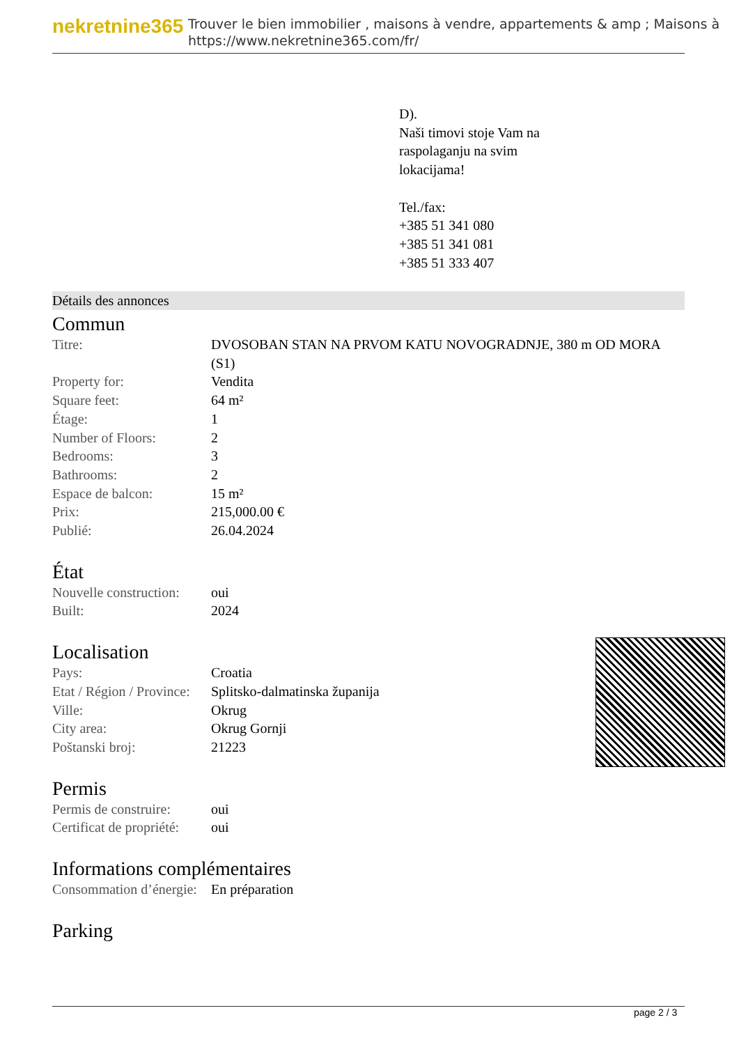nekretnine365
Trouver le bien immobilier , maisons à vendre, appartements & amp ; Maisons à
https://www.nekretnine365.com/fr/
D).
Naši timovi stoje Vam na
raspolaganju na svim
lokacijama!
Tel./fax:
+385 51 341 080
+385 51 341 081
+385 51 333 407
Détails des annonces
Commun
| Titre: | DVOSOBAN STAN NA PRVOM KATU NOVOGRADNJE, 380 m OD MORA (S1) |
| Property for: | Vendita |
| Square feet: | 64 m² |
| Étage: | 1 |
| Number of Floors: | 2 |
| Bedrooms: | 3 |
| Bathrooms: | 2 |
| Espace de balcon: | 15 m² |
| Prix: | 215,000.00 € |
| Publié: | 26.04.2024 |
État
| Nouvelle construction: | oui |
| Built: | 2024 |
Localisation
| Pays: | Croatia |
| Etat / Région / Province: | Splitsko-dalmatinska županija |
| Ville: | Okrug |
| City area: | Okrug Gornji |
| Poštanski broj: | 21223 |
Permis
| Permis de construire: | oui |
| Certificat de propriété: | oui |
Informations complémentaires
| Consommation d’énergie: | En préparation |
Parking
page 2 / 3